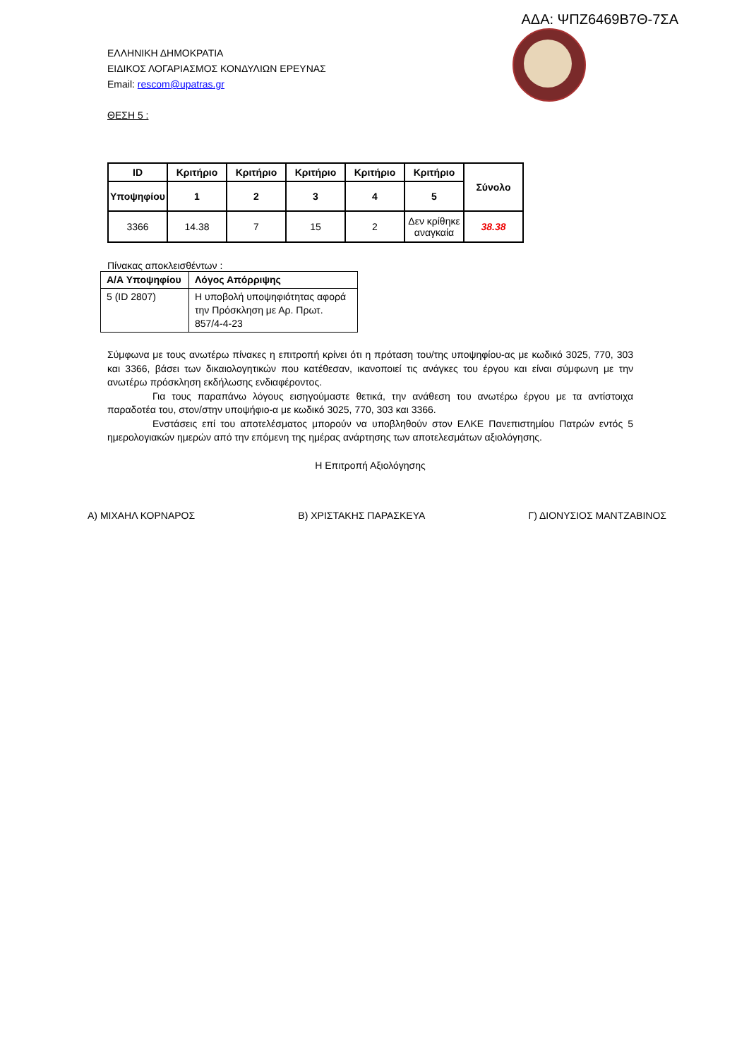ΑΔΑ: ΨΠΖ6469Β7Θ-7ΣΑ
ΕΛΛΗΝΙΚΗ ΔΗΜΟΚΡΑΤΙΑ
ΕΙΔΙΚΟΣ ΛΟΓΑΡΙΑΣΜΟΣ ΚΟΝΔΥΛΙΩΝ ΕΡΕΥΝΑΣ
Email: rescom@upatras.gr
ΘΕΣΗ 5 :
| ID | Κριτήριο | Κριτήριο | Κριτήριο | Κριτήριο | Κριτήριο | Σύνολο |
| --- | --- | --- | --- | --- | --- | --- |
| Υποψηφίου | 1 | 2 | 3 | 4 | 5 | |
| 3366 | 14.38 | 7 | 15 | 2 | Δεν κρίθηκε αναγκαία | 38.38 |
Πίνακας αποκλεισθέντων :
| Α/Α Υποψηφίου | Λόγος Απόρριψης |
| --- | --- |
| 5 (ID 2807) | Η υποβολή υποψηφιότητας αφορά την Πρόσκληση με Αρ. Πρωτ. 857/4-4-23 |
Σύμφωνα με τους ανωτέρω πίνακες η επιτροπή κρίνει ότι η πρόταση του/της υποψηφίου-ας με κωδικό 3025, 770, 303 και 3366, βάσει των δικαιολογητικών που κατέθεσαν, ικανοποιεί τις ανάγκες του έργου και είναι σύμφωνη με την ανωτέρω πρόσκληση εκδήλωσης ενδιαφέροντος.
Για τους παραπάνω λόγους εισηγούμαστε θετικά, την ανάθεση του ανωτέρω έργου με τα αντίστοιχα παραδοτέα του, στον/στην υποψήφιο-α με κωδικό 3025, 770, 303 και 3366.
Ενστάσεις επί του αποτελέσματος μπορούν να υποβληθούν στον ΕΛΚΕ Πανεπιστημίου Πατρών εντός 5 ημερολογιακών ημερών από την επόμενη της ημέρας ανάρτησης των αποτελεσμάτων αξιολόγησης.
Η Επιτροπή Αξιολόγησης
Α) ΜΙΧΑΗΛ ΚΟΡΝΑΡΟΣ Β) ΧΡΙΣΤΑΚΗΣ ΠΑΡΑΣΚΕΥΑ Γ) ΔΙΟΝΥΣΙΟΣ ΜΑΝΤΖΑΒΙΝΟΣ